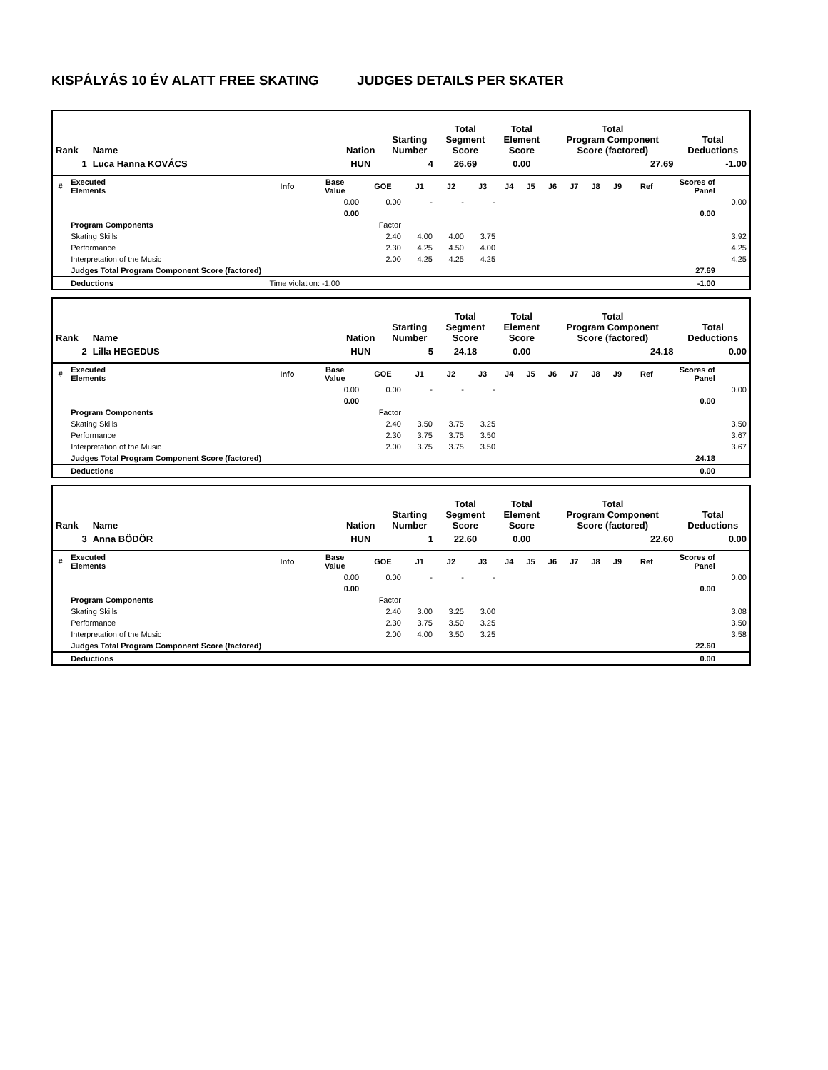KISPÁLYÁS 10 ÉV ALATT FREE SKATING JUDGES DETAILS PER SKATER
| Rank | Name | Nation | Starting Number | Total Segment Score | Total Element Score | Total Program Component Score (factored) | Total Deductions |
| --- | --- | --- | --- | --- | --- | --- | --- |
| 1 | Luca Hanna KOVÁCS | HUN | 4 | 26.69 | 0.00 | 27.69 | -1.00 |
| # | Executed Elements | Info | Base Value | GOE | J1 | J2 | J3 | J4 | J5 | J6 | J7 | J8 | J9 | Ref | Scores of Panel | |
| --- | --- | --- | --- | --- | --- | --- | --- | --- | --- | --- | --- | --- | --- | --- | --- | --- |
| | | | 0.00 | 0.00 | - | - | - | | | | | | | | | 0.00 |
| | | | 0.00 | | | | | | | | | | | | 0.00 | |
| | Program Components | | | Factor | | | | | | | | | | | | |
| | Skating Skills | | | 2.40 | 4.00 | 4.00 | 3.75 | | | | | | | | | 3.92 |
| | Performance | | | 2.30 | 4.25 | 4.50 | 4.00 | | | | | | | | | 4.25 |
| | Interpretation of the Music | | | 2.00 | 4.25 | 4.25 | 4.25 | | | | | | | | | 4.25 |
| | Judges Total Program Component Score (factored) | | | | | | | | | | | | | | 27.69 | |
| | Deductions | Time violation: -1.00 | | | | | | | | | | | | | -1.00 | |
| Rank | Name | Nation | Starting Number | Total Segment Score | Total Element Score | Total Program Component Score (factored) | Total Deductions |
| --- | --- | --- | --- | --- | --- | --- | --- |
| 2 | Lilla HEGEDUS | HUN | 5 | 24.18 | 0.00 | 24.18 | 0.00 |
| # | Executed Elements | Info | Base Value | GOE | J1 | J2 | J3 | J4 | J5 | J6 | J7 | J8 | J9 | Ref | Scores of Panel | |
| --- | --- | --- | --- | --- | --- | --- | --- | --- | --- | --- | --- | --- | --- | --- | --- | --- |
| | | | 0.00 | 0.00 | - | - | - | | | | | | | | | 0.00 |
| | | | 0.00 | | | | | | | | | | | | 0.00 | |
| | Program Components | | | Factor | | | | | | | | | | | | |
| | Skating Skills | | | 2.40 | 3.50 | 3.75 | 3.25 | | | | | | | | | 3.50 |
| | Performance | | | 2.30 | 3.75 | 3.75 | 3.50 | | | | | | | | | 3.67 |
| | Interpretation of the Music | | | 2.00 | 3.75 | 3.75 | 3.50 | | | | | | | | | 3.67 |
| | Judges Total Program Component Score (factored) | | | | | | | | | | | | | | 24.18 | |
| | Deductions | | | | | | | | | | | | | | 0.00 | |
| Rank | Name | Nation | Starting Number | Total Segment Score | Total Element Score | Total Program Component Score (factored) | Total Deductions |
| --- | --- | --- | --- | --- | --- | --- | --- |
| 3 | Anna BÖDÖR | HUN | 1 | 22.60 | 0.00 | 22.60 | 0.00 |
| # | Executed Elements | Info | Base Value | GOE | J1 | J2 | J3 | J4 | J5 | J6 | J7 | J8 | J9 | Ref | Scores of Panel | |
| --- | --- | --- | --- | --- | --- | --- | --- | --- | --- | --- | --- | --- | --- | --- | --- | --- |
| | | | 0.00 | 0.00 | - | - | - | | | | | | | | | 0.00 |
| | | | 0.00 | | | | | | | | | | | | 0.00 | |
| | Program Components | | | Factor | | | | | | | | | | | | |
| | Skating Skills | | | 2.40 | 3.00 | 3.25 | 3.00 | | | | | | | | | 3.08 |
| | Performance | | | 2.30 | 3.75 | 3.50 | 3.25 | | | | | | | | | 3.50 |
| | Interpretation of the Music | | | 2.00 | 4.00 | 3.50 | 3.25 | | | | | | | | | 3.58 |
| | Judges Total Program Component Score (factored) | | | | | | | | | | | | | | 22.60 | |
| | Deductions | | | | | | | | | | | | | | 0.00 | |